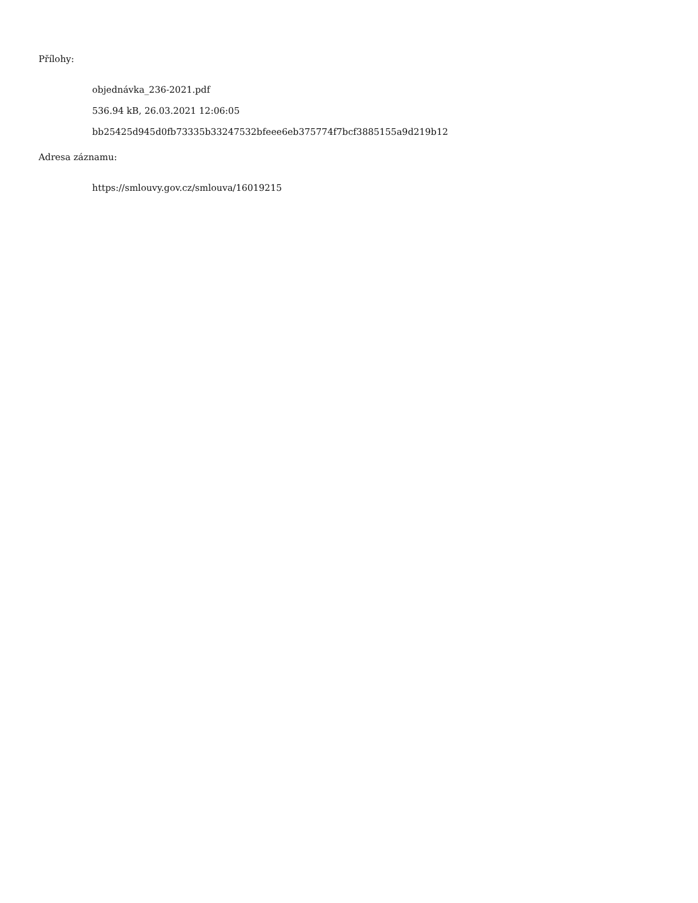Přílohy:
objednávka_236-2021.pdf
536.94 kB, 26.03.2021 12:06:05
bb25425d945d0fb73335b33247532bfeee6eb375774f7bcf3885155a9d219b12
Adresa záznamu:
https://smlouvy.gov.cz/smlouva/16019215